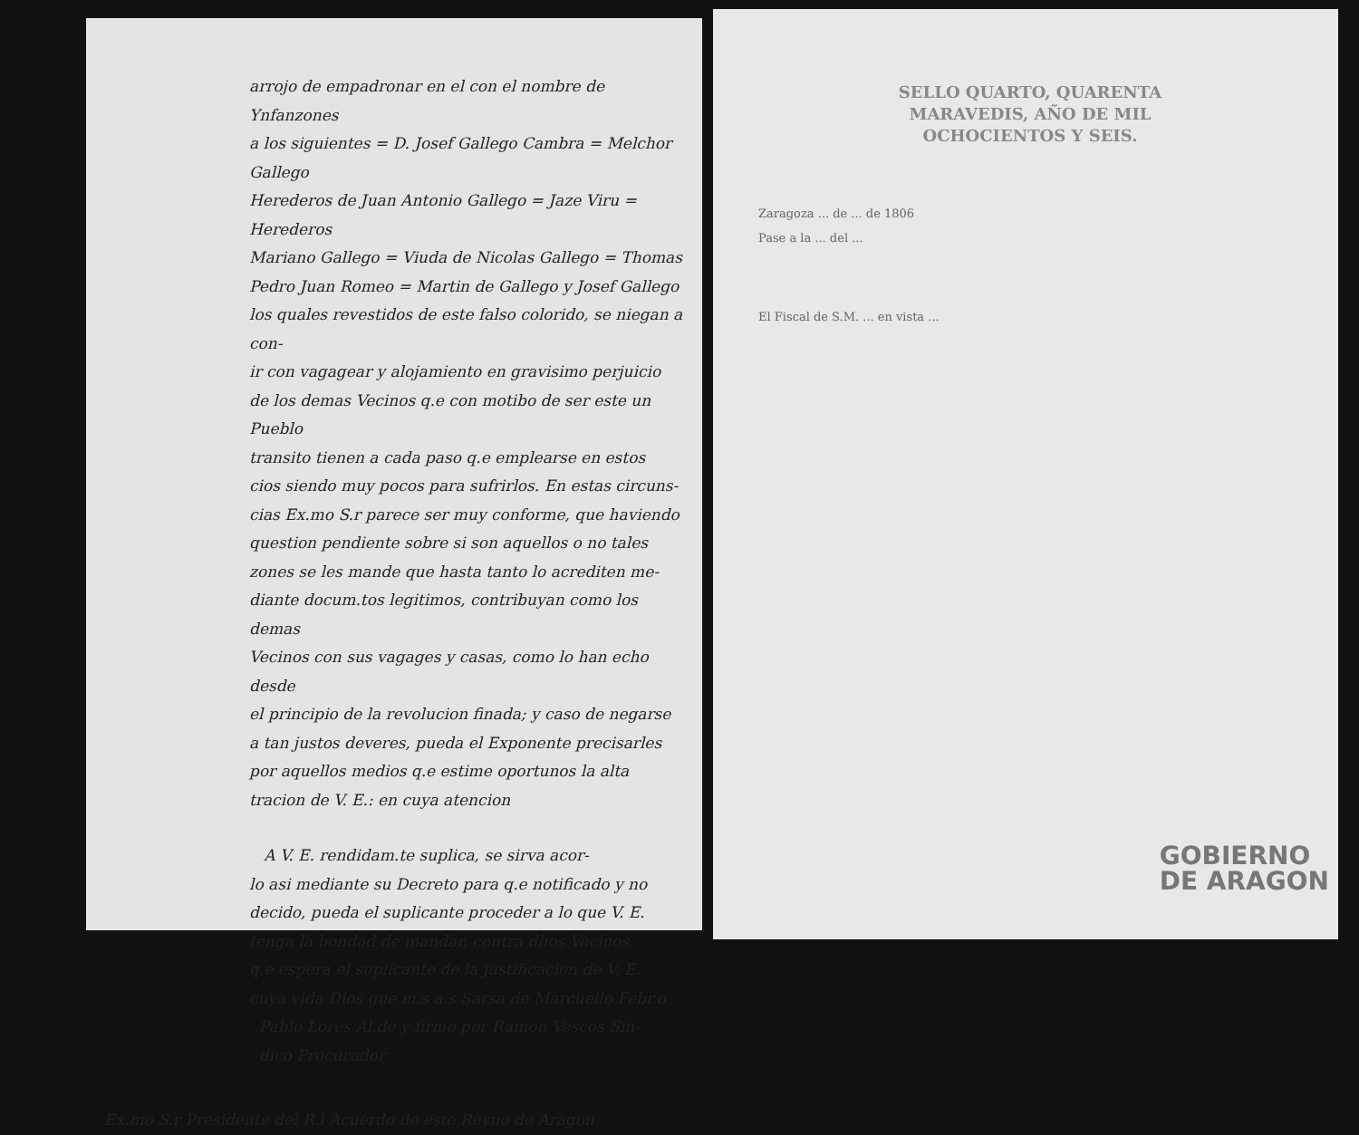arrojo de empadronar en el con el nombre de Ynfanzones
a los siguientes = D. Josef Gallego Cambra = Melchor Gallego
Herederos de Juan Antonio Gallego = Jaze Viru = Herederos
Mariano Gallego = Viuda de Nicolas Gallego = Thomas
Pedro Juan Romeo = Martin de Gallego y Josef Gallego
los quales revestidos de este falso colorido, se niegan a con-
ir con vagagear y alojamiento en gravisimo perjuicio
de los demas Vecinos q.e con motibo de ser este un Pueblo
transito tienen a cada paso q.e emplearse en estos
cios siendo muy pocos para sufrirlos. En estas circuns-
cias Ex.mo S.r parece ser muy conforme, que haviendo
question pendiente sobre si son aquellos o no tales
zones se les mande que hasta tanto lo acrediten me-
diante docum.tos legitimos, contribuyan como los demas
Vecinos con sus vagages y casas, como lo han echo desde
el principio de la revolucion finada; y caso de negarse
a tan justos deveres, pueda el Exponente precisarles
por aquellos medios q.e estime oportunos la alta
tracion de V. E.: en cuya atencion
A V. E. rendidam.te suplica, se sirva acor-
lo asi mediante su Decreto para q.e notificado y no
decido, pueda el suplicante proceder a lo que V. E.
tenga la bondad de mandar, contra dhos Vecinos.
q.e espera el suplicante de la justificacion de V. E.
cuya vida Dios gue m.s a.s Sarsa de Marcuello Febr.o
Pablo Lores Al.de y firmo por Ramon Vescos Sin-
dico Procurador
Ex.mo S.r Presidente del R.l Acuerdo de este Reyno de Aragon
SELLO QUARTO, QUARENTA
MARAVEDIS, AÑO DE MIL
OCHOCIENTOS Y SEIS.
Zaragoza ... de ... de 1806
Pase a la ... del ...
El Fiscal de S.M. ... en vista ...
GOBIERNO
DE ARAGON